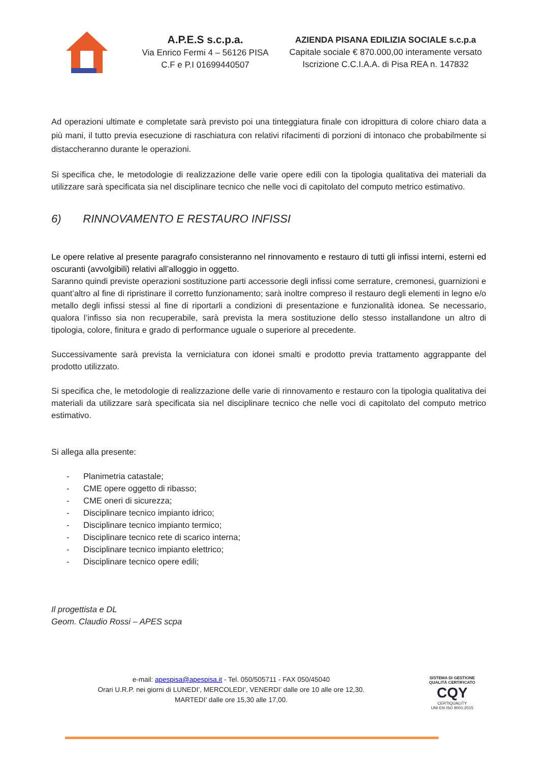A.P.E.S s.c.p.a.
Via Enrico Fermi 4 – 56126 PISA
C.F e P.I 01699440507
AZIENDA PISANA EDILIZIA SOCIALE s.c.p.a
Capitale sociale € 870.000,00 interamente versato
Iscrizione C.C.I.A.A. di Pisa REA n. 147832
Ad operazioni ultimate e completate sarà previsto poi una tinteggiatura finale con idropittura di colore chiaro data a più mani, il tutto previa esecuzione di raschiatura con relativi rifacimenti di porzioni di intonaco che probabilmente si distaccheranno durante le operazioni.
Si specifica che, le metodologie di realizzazione delle varie opere edili con la tipologia qualitativa dei materiali da utilizzare sarà specificata sia nel disciplinare tecnico che nelle voci di capitolato del computo metrico estimativo.
6) RINNOVAMENTO E RESTAURO INFISSI
Le opere relative al presente paragrafo consisteranno nel rinnovamento e restauro di tutti gli infissi interni, esterni ed oscuranti (avvolgibili) relativi all’alloggio in oggetto.
Saranno quindi previste operazioni sostituzione parti accessorie degli infissi come serrature, cremonesi, guarnizioni e quant’altro al fine di ripristinare il corretto funzionamento; sarà inoltre compreso il restauro degli elementi in legno e/o metallo degli infissi stessi al fine di riportarli a condizioni di presentazione e funzionalità idonea. Se necessario, qualora l’infisso sia non recuperabile, sarà prevista la mera sostituzione dello stesso installandone un altro di tipologia, colore, finitura e grado di performance uguale o superiore al precedente.
Successivamente sarà prevista la verniciatura con idonei smalti e prodotto previa trattamento aggrappante del prodotto utilizzato.
Si specifica che, le metodologie di realizzazione delle varie di rinnovamento e restauro con la tipologia qualitativa dei materiali da utilizzare sarà specificata sia nel disciplinare tecnico che nelle voci di capitolato del computo metrico estimativo.
Si allega alla presente:
- Planimetria catastale;
- CME opere oggetto di ribasso;
- CME oneri di sicurezza;
- Disciplinare tecnico impianto idrico;
- Disciplinare tecnico impianto termico;
- Disciplinare tecnico rete di scarico interna;
- Disciplinare tecnico impianto elettrico;
- Disciplinare tecnico opere edili;
Il progettista e DL
Geom. Claudio Rossi – APES scpa
e-mail: apespisa@apespisa.it - Tel. 050/505711 - FAX 050/45040
Orari U.R.P. nei giorni di LUNEDI’, MERCOLEDI’, VENERDI’ dalle ore 10 alle ore 12,30.
MARTEDI’ dalle ore 15,30 alle 17,00.
SISTEMA DI GESTIONE QUALITÀ CERTIFICATO
CQY
CERTIQUALITY
UNI EN ISO 9001:2015